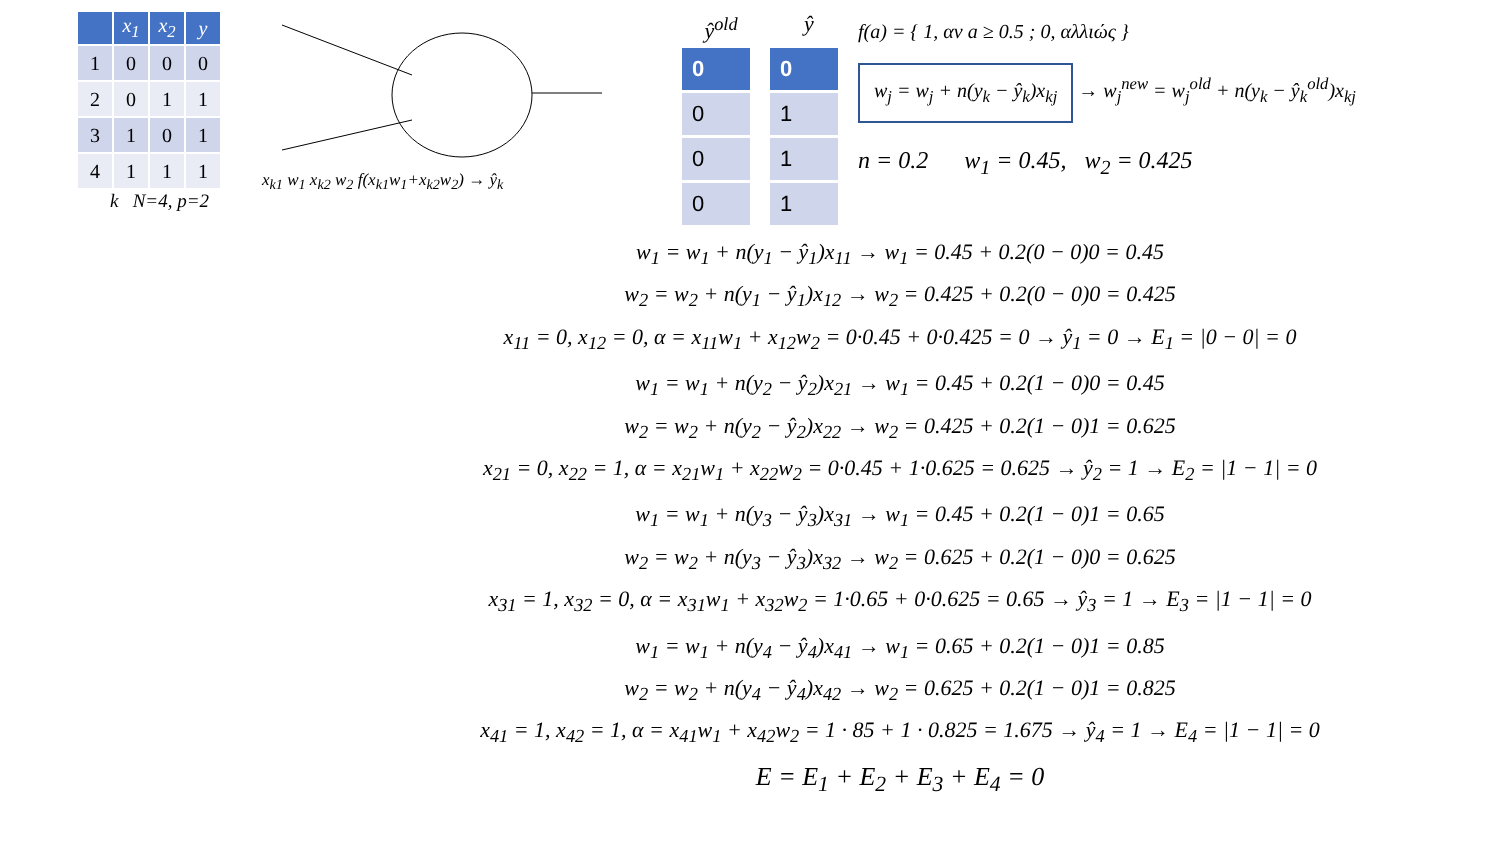| | x<sub>1</sub> | x<sub>2</sub> | y |
| --- | --- | --- | --- |
| 1 | 0 | 0 | 0 |
| 2 | 0 | 1 | 1 |
| 3 | 1 | 0 | 1 |
| 4 | 1 | 1 | 1 |
k N=4, p=2
x<sub>k1</sub> w<sub>1</sub> x<sub>k2</sub> w<sub>2</sub> f(x<sub>k1</sub>w<sub>1</sub>+x<sub>k2</sub>w<sub>2</sub>) → ŷ<sub>k</sub>
ŷ<sup>old</sup>
0
0
0
0
ŷ
0
1
1
1
f(a) = { 1, αν a ≥ 0.5 ; 0, αλλιώς }
w<sub>j</sub> = w<sub>j</sub> + n(y<sub>k</sub> − ŷ<sub>k</sub>)x<sub>kj</sub> → w<sub>j</sub><sup>new</sup> = w<sub>j</sub><sup>old</sup> + n(y<sub>k</sub> − ŷ<sub>k</sub><sup>old</sup>)x<sub>kj</sub>
n = 0.2 w<sub>1</sub> = 0.45, w<sub>2</sub> = 0.425
w<sub>1</sub> = w<sub>1</sub> + n(y<sub>1</sub> − ŷ<sub>1</sub>)x<sub>11</sub> → w<sub>1</sub> = 0.45 + 0.2(0 − 0)0 = 0.45
w<sub>2</sub> = w<sub>2</sub> + n(y<sub>1</sub> − ŷ<sub>1</sub>)x<sub>12</sub> → w<sub>2</sub> = 0.425 + 0.2(0 − 0)0 = 0.425
x<sub>11</sub> = 0, x<sub>12</sub> = 0, α = x<sub>11</sub>w<sub>1</sub> + x<sub>12</sub>w<sub>2</sub> = 0·0.45 + 0·0.425 = 0 → ŷ<sub>1</sub> = 0 → E<sub>1</sub> = |0 − 0| = 0
w<sub>1</sub> = w<sub>1</sub> + n(y<sub>2</sub> − ŷ<sub>2</sub>)x<sub>21</sub> → w<sub>1</sub> = 0.45 + 0.2(1 − 0)0 = 0.45
w<sub>2</sub> = w<sub>2</sub> + n(y<sub>2</sub> − ŷ<sub>2</sub>)x<sub>22</sub> → w<sub>2</sub> = 0.425 + 0.2(1 − 0)1 = 0.625
x<sub>21</sub> = 0, x<sub>22</sub> = 1, α = x<sub>21</sub>w<sub>1</sub> + x<sub>22</sub>w<sub>2</sub> = 0·0.45 + 1·0.625 = 0.625 → ŷ<sub>2</sub> = 1 → E<sub>2</sub> = |1 − 1| = 0
w<sub>1</sub> = w<sub>1</sub> + n(y<sub>3</sub> − ŷ<sub>3</sub>)x<sub>31</sub> → w<sub>1</sub> = 0.45 + 0.2(1 − 0)1 = 0.65
w<sub>2</sub> = w<sub>2</sub> + n(y<sub>3</sub> − ŷ<sub>3</sub>)x<sub>32</sub> → w<sub>2</sub> = 0.625 + 0.2(1 − 0)0 = 0.625
x<sub>31</sub> = 1, x<sub>32</sub> = 0, α = x<sub>31</sub>w<sub>1</sub> + x<sub>32</sub>w<sub>2</sub> = 1·0.65 + 0·0.625 = 0.65 → ŷ<sub>3</sub> = 1 → E<sub>3</sub> = |1 − 1| = 0
w<sub>1</sub> = w<sub>1</sub> + n(y<sub>4</sub> − ŷ<sub>4</sub>)x<sub>41</sub> → w<sub>1</sub> = 0.65 + 0.2(1 − 0)1 = 0.85
w<sub>2</sub> = w<sub>2</sub> + n(y<sub>4</sub> − ŷ<sub>4</sub>)x<sub>42</sub> → w<sub>2</sub> = 0.625 + 0.2(1 − 0)1 = 0.825
x<sub>41</sub> = 1, x<sub>42</sub> = 1, α = x<sub>41</sub>w<sub>1</sub> + x<sub>42</sub>w<sub>2</sub> = 1 · 85 + 1 · 0.825 = 1.675 → ŷ<sub>4</sub> = 1 → E<sub>4</sub> = |1 − 1| = 0
E = E<sub>1</sub> + E<sub>2</sub> + E<sub>3</sub> + E<sub>4</sub> = 0